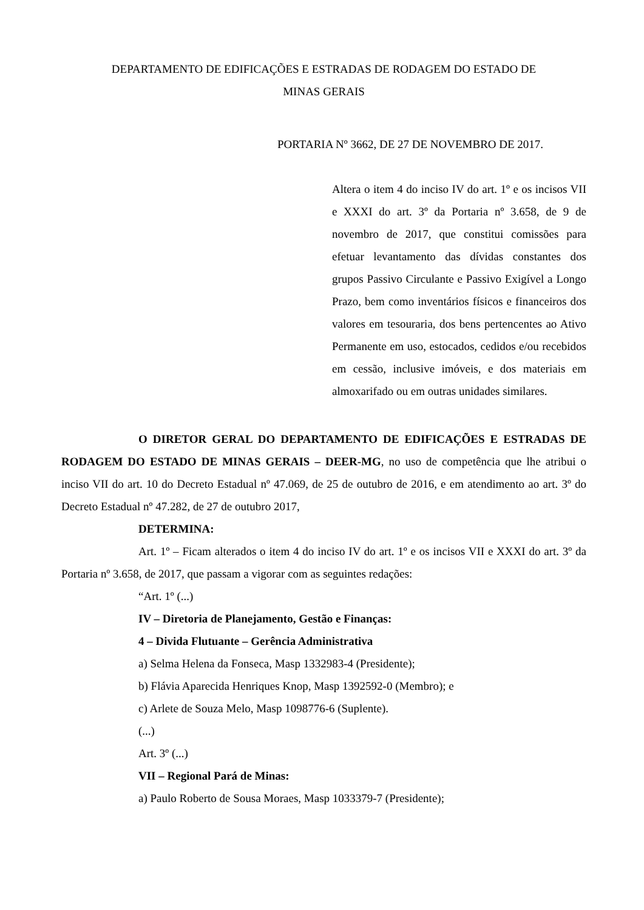DEPARTAMENTO DE EDIFICAÇÕES E ESTRADAS DE RODAGEM DO ESTADO DE
MINAS GERAIS
PORTARIA Nº 3662, DE 27 DE NOVEMBRO DE 2017.
Altera o item 4 do inciso IV do art. 1º e os incisos VII e XXXI do art. 3º da Portaria nº 3.658, de 9 de novembro de 2017, que constitui comissões para efetuar levantamento das dívidas constantes dos grupos Passivo Circulante e Passivo Exigível a Longo Prazo, bem como inventários físicos e financeiros dos valores em tesouraria, dos bens pertencentes ao Ativo Permanente em uso, estocados, cedidos e/ou recebidos em cessão, inclusive imóveis, e dos materiais em almoxarifado ou em outras unidades similares.
O DIRETOR GERAL DO DEPARTAMENTO DE EDIFICAÇÕES E ESTRADAS DE RODAGEM DO ESTADO DE MINAS GERAIS – DEER-MG, no uso de competência que lhe atribui o inciso VII do art. 10 do Decreto Estadual nº 47.069, de 25 de outubro de 2016, e em atendimento ao art. 3º do Decreto Estadual nº 47.282, de 27 de outubro 2017,
DETERMINA:
Art. 1º – Ficam alterados o item 4 do inciso IV do art. 1º e os incisos VII e XXXI do art. 3º da Portaria nº 3.658, de 2017, que passam a vigorar com as seguintes redações:
“Art. 1º (...)
IV – Diretoria de Planejamento, Gestão e Finanças:
4 – Divida Flutuante – Gerência Administrativa
a) Selma Helena da Fonseca, Masp 1332983-4 (Presidente);
b) Flávia Aparecida Henriques Knop, Masp 1392592-0 (Membro); e
c) Arlete de Souza Melo, Masp 1098776-6 (Suplente).
(...)
Art. 3º (...)
VII – Regional Pará de Minas:
a) Paulo Roberto de Sousa Moraes, Masp 1033379-7 (Presidente);